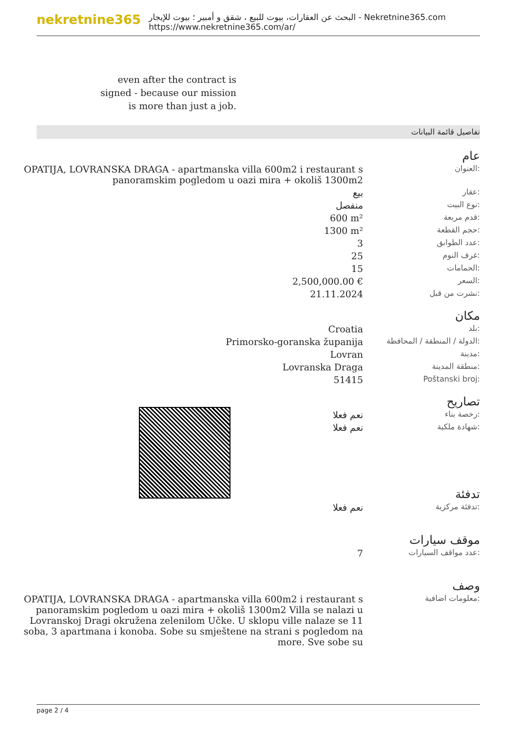nekretnine365
البحث عن العقارات، بيوت للبيع ، شقق و أمبير ؛ بيوت للإيجار - Nekretnine365.com
https://www.nekretnine365.com/ar/
even after the contract is signed - because our mission is more than just a job.
تفاصيل قائمة البيانات
عام
| OPATIJA, LOVRANSKA DRAGA - apartmanska villa 600m2 i restaurant s panoramskim pogledom u oazi mira + okoliš 1300m2 | العنوان: |
| بيع | عقار: |
| منفصل | نوع البيت: |
| 600 m² | قدم مربعة: |
| 1300 m² | حجم القطعة: |
| 3 | عدد الطوابق: |
| 25 | غرف النوم: |
| 15 | الحمامات: |
| 2,500,000.00 € | السعر: |
| 21.11.2024 | نشرت من قبل: |
مكان
| Croatia | بلد: |
| Primorsko-goranska županija | الدولة / المنطقة / المحافظة: |
| Lovran | مدينة: |
| Lovranska Draga | منطقة المدينة: |
| 51415 | Poštanski broj: |
تصاريح
| نعم فعلا | رخصة بناء: |
| نعم فعلا | شهادة ملكية: |
تدفئة
| نعم فعلا | تدفئة مركزية: |
موقف سيارات
| 7 | عدد مواقف السيارات: |
وصف
| OPATIJA, LOVRANSKA DRAGA - apartmanska villa 600m2 i restaurant s panoramskim pogledom u oazi mira + okoliš 1300m2 Villa se nalazi u Lovranskoj Dragi okružena zelenilom Učke. U sklopu ville nalaze se 11 soba, 3 apartmana i konoba. Sobe su smještene na strani s pogledom na more. Sve sobe su | معلومات اضافية: |
page 2 / 4